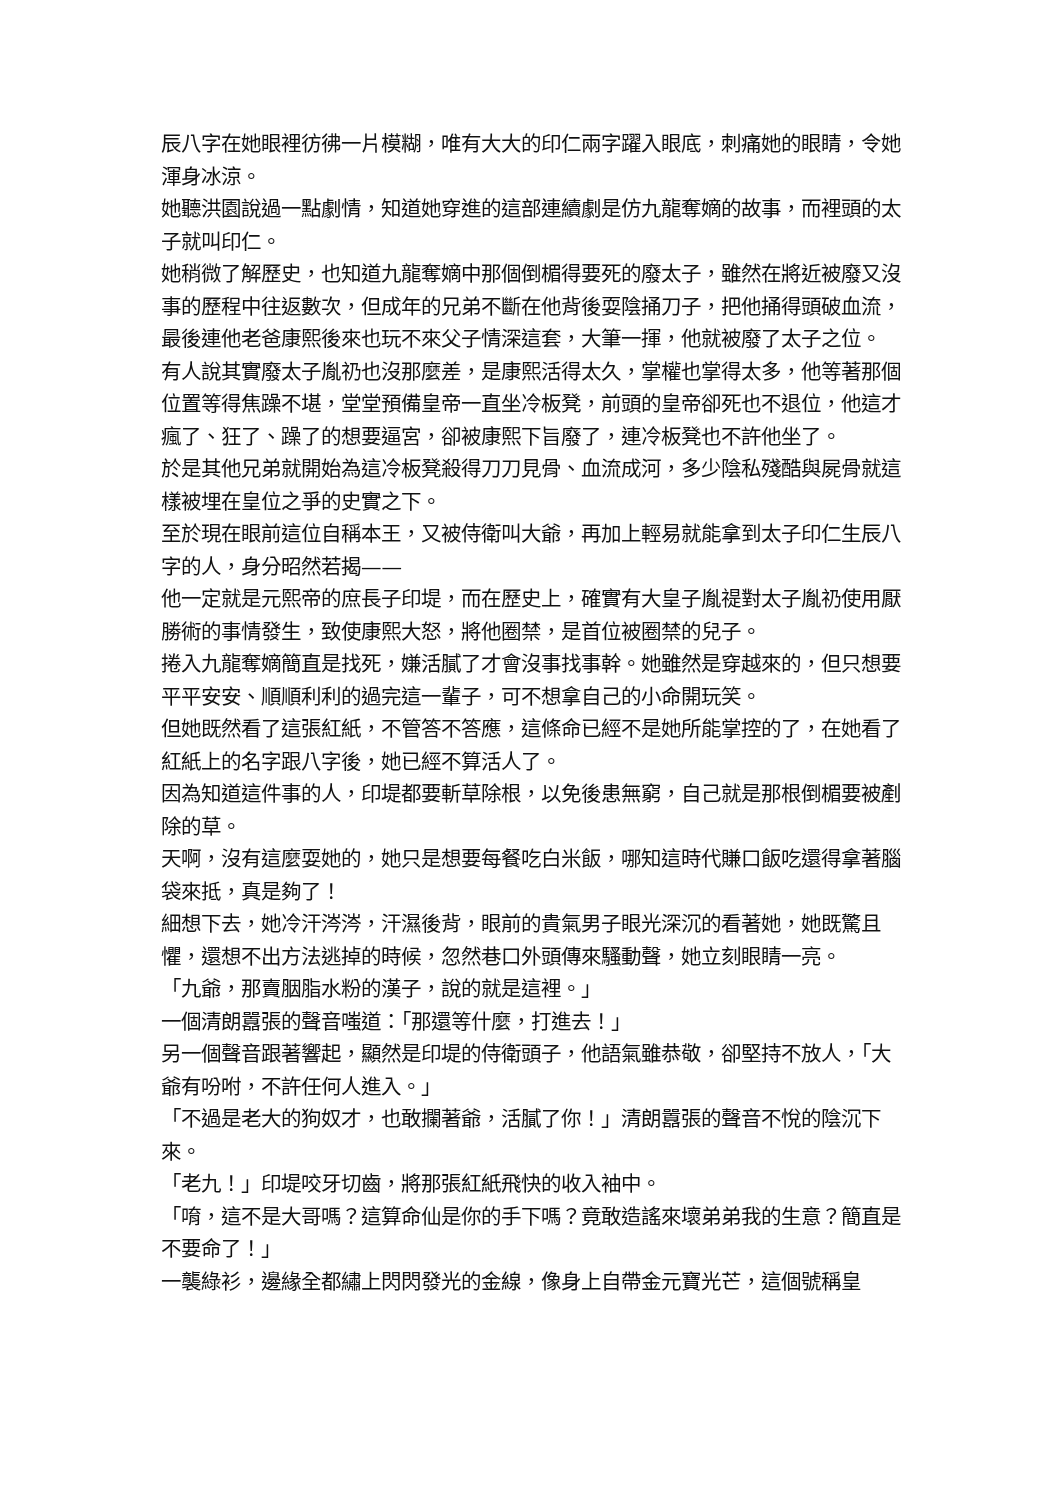辰八字在她眼裡彷彿一片模糊，唯有大大的印仁兩字躍入眼底，刺痛她的眼睛，令她渾身冰涼。
她聽洪園說過一點劇情，知道她穿進的這部連續劇是仿九龍奪嫡的故事，而裡頭的太子就叫印仁。
她稍微了解歷史，也知道九龍奪嫡中那個倒楣得要死的廢太子，雖然在將近被廢又沒事的歷程中往返數次，但成年的兄弟不斷在他背後耍陰捅刀子，把他捅得頭破血流，最後連他老爸康熙後來也玩不來父子情深這套，大筆一揮，他就被廢了太子之位。
有人說其實廢太子胤礽也沒那麼差，是康熙活得太久，掌權也掌得太多，他等著那個位置等得焦躁不堪，堂堂預備皇帝一直坐冷板凳，前頭的皇帝卻死也不退位，他這才瘋了、狂了、躁了的想要逼宮，卻被康熙下旨廢了，連冷板凳也不許他坐了。
於是其他兄弟就開始為這冷板凳殺得刀刀見骨、血流成河，多少陰私殘酷與屍骨就這樣被埋在皇位之爭的史實之下。
至於現在眼前這位自稱本王，又被侍衛叫大爺，再加上輕易就能拿到太子印仁生辰八字的人，身分昭然若揭——
他一定就是元熙帝的庶長子印堤，而在歷史上，確實有大皇子胤禔對太子胤礽使用厭勝術的事情發生，致使康熙大怒，將他圈禁，是首位被圈禁的兒子。
捲入九龍奪嫡簡直是找死，嫌活膩了才會沒事找事幹。她雖然是穿越來的，但只想要平平安安、順順利利的過完這一輩子，可不想拿自己的小命開玩笑。
但她既然看了這張紅紙，不管答不答應，這條命已經不是她所能掌控的了，在她看了紅紙上的名字跟八字後，她已經不算活人了。
因為知道這件事的人，印堤都要斬草除根，以免後患無窮，自己就是那根倒楣要被剷除的草。
天啊，沒有這麼耍她的，她只是想要每餐吃白米飯，哪知這時代賺口飯吃還得拿著腦袋來抵，真是夠了！
細想下去，她冷汗涔涔，汗濕後背，眼前的貴氣男子眼光深沉的看著她，她既驚且懼，還想不出方法逃掉的時候，忽然巷口外頭傳來騷動聲，她立刻眼睛一亮。
「九爺，那賣胭脂水粉的漢子，說的就是這裡。」
一個清朗囂張的聲音嗤道：「那還等什麼，打進去！」
另一個聲音跟著響起，顯然是印堤的侍衛頭子，他語氣雖恭敬，卻堅持不放人，「大爺有吩咐，不許任何人進入。」
「不過是老大的狗奴才，也敢攔著爺，活膩了你！」清朗囂張的聲音不悅的陰沉下來。
「老九！」印堤咬牙切齒，將那張紅紙飛快的收入袖中。
「唷，這不是大哥嗎？這算命仙是你的手下嗎？竟敢造謠來壞弟弟我的生意？簡直是不要命了！」
一襲綠衫，邊緣全都繡上閃閃發光的金線，像身上自帶金元寶光芒，這個號稱皇